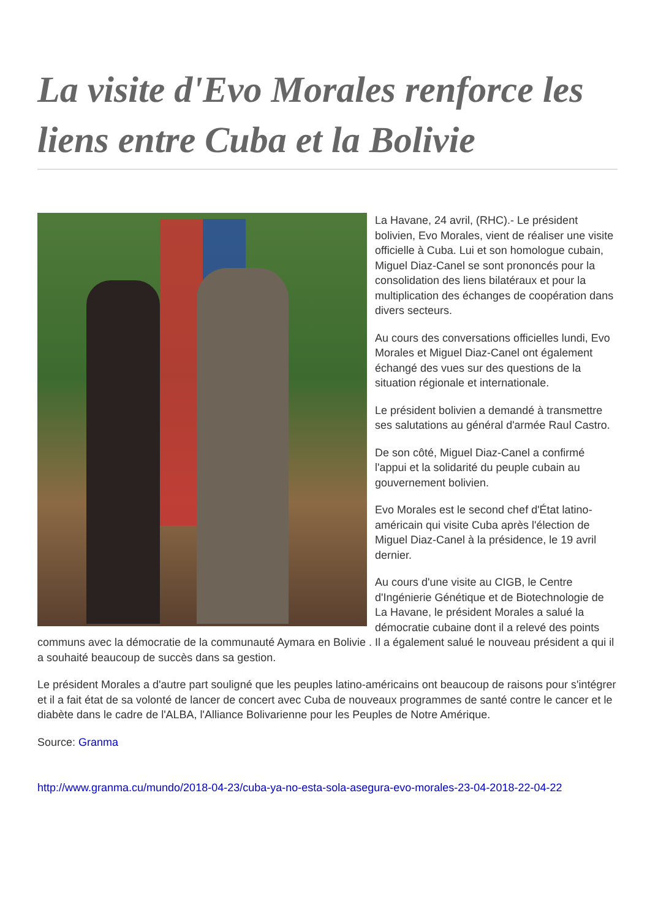La visite d'Evo Morales renforce les liens entre Cuba et la Bolivie
La Havane, 24 avril, (RHC).- Le président bolivien, Evo Morales, vient de réaliser une visite officielle à Cuba. Lui et son homologue cubain, Miguel Diaz-Canel se sont prononcés pour la consolidation des liens bilatéraux et pour la multiplication des échanges de coopération dans divers secteurs.
Au cours des conversations officielles lundi, Evo Morales et Miguel Diaz-Canel ont également échangé des vues sur des questions de la situation régionale et internationale.
Le président bolivien a demandé à transmettre ses salutations au général d'armée Raul Castro.
De son côté, Miguel Diaz-Canel a confirmé l'appui et la solidarité du peuple cubain au gouvernement bolivien.
Evo Morales est le second chef d'État latino-américain qui visite Cuba après l'élection de Miguel Diaz-Canel à la présidence, le 19 avril dernier.
Au cours d'une visite au CIGB, le Centre d'Ingénierie Génétique et de Biotechnologie de La Havane, le président Morales a salué la démocratie cubaine dont il a relevé des points communs avec la démocratie de la communauté Aymara en Bolivie . Il a également salué le nouveau président a qui il a souhaité beaucoup de succès dans sa gestion.
Le président Morales a d'autre part souligné que les peuples latino-américains ont beaucoup de raisons pour s'intégrer et il a fait état de sa volonté de lancer de concert avec Cuba de nouveaux programmes de santé contre le cancer et le diabète dans le cadre de l'ALBA, l'Alliance Bolivarienne pour les Peuples de Notre Amérique.
Source: Granma
http://www.granma.cu/mundo/2018-04-23/cuba-ya-no-esta-sola-asegura-evo-morales-23-04-2018-22-04-22